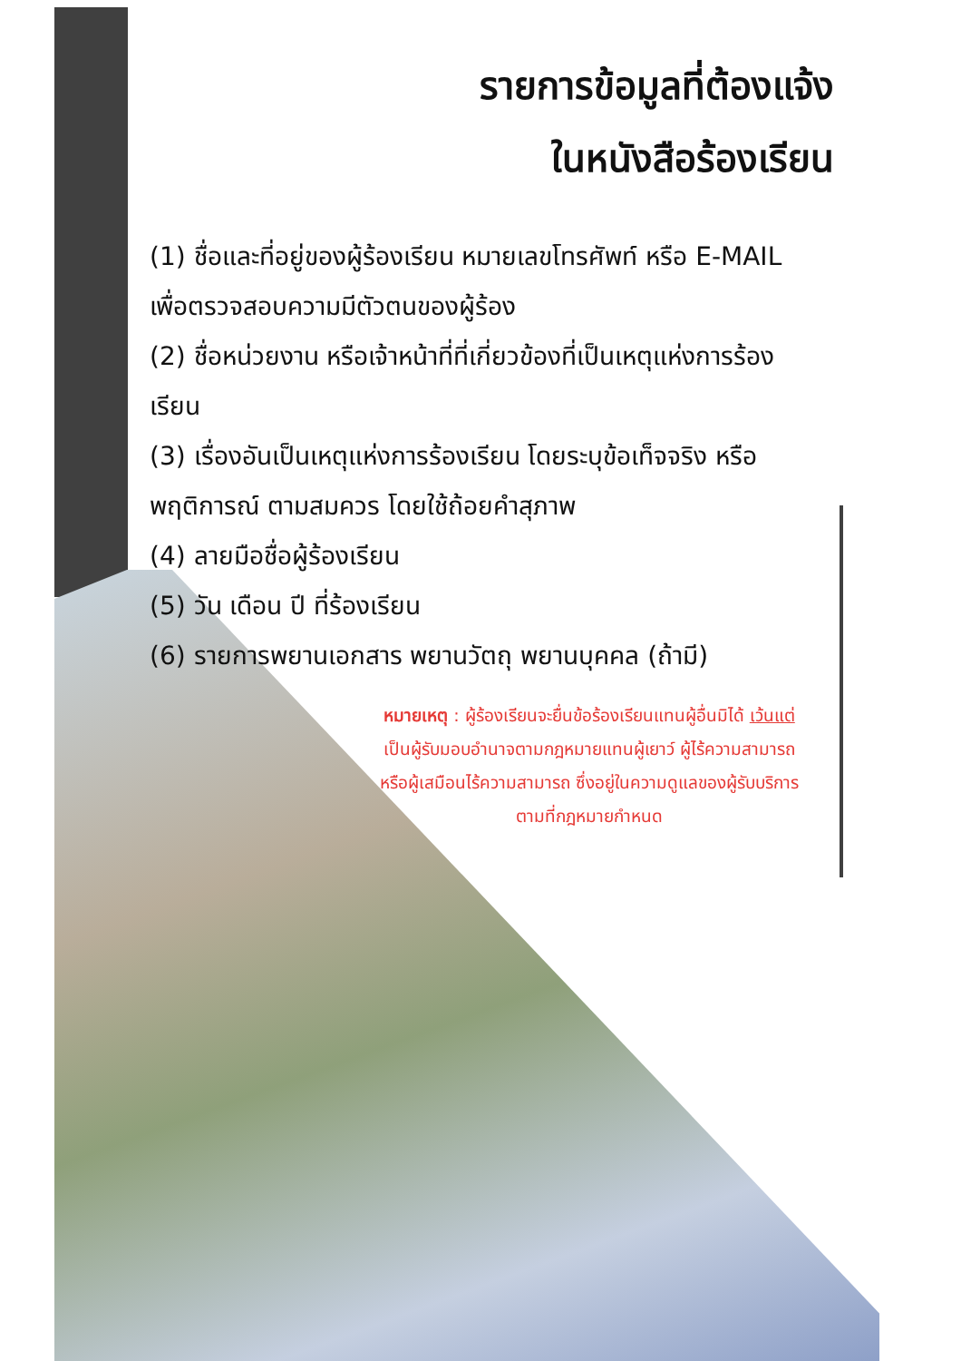รายการข้อมูลที่ต้องแจ้ง
ในหนังสือร้องเรียน
(1) ชื่อและที่อยู่ของผู้ร้องเรียน หมายเลขโทรศัพท์ หรือ E-MAIL เพื่อตรวจสอบความมีตัวตนของผู้ร้อง
(2) ชื่อหน่วยงาน หรือเจ้าหน้าที่ที่เกี่ยวข้องที่เป็นเหตุแห่งการร้องเรียน
(3) เรื่องอันเป็นเหตุแห่งการร้องเรียน โดยระบุข้อเท็จจริง หรือพฤติการณ์ ตามสมควร โดยใช้ถ้อยคำสุภาพ
(4) ลายมือชื่อผู้ร้องเรียน
(5) วัน เดือน ปี ที่ร้องเรียน
(6) รายการพยานเอกสาร พยานวัตถุ พยานบุคคล (ถ้ามี)
หมายเหตุ : ผู้ร้องเรียนจะยื่นข้อร้องเรียนแทนผู้อื่นมิได้ เว้นแต่เป็นผู้รับมอบอำนาจตามกฎหมายแทนผู้เยาว์ ผู้ไร้ความสามารถ หรือผู้เสมือนไร้ความสามารถ ซึ่งอยู่ในความดูแลของผู้รับบริการตามที่กฎหมายกำหนด